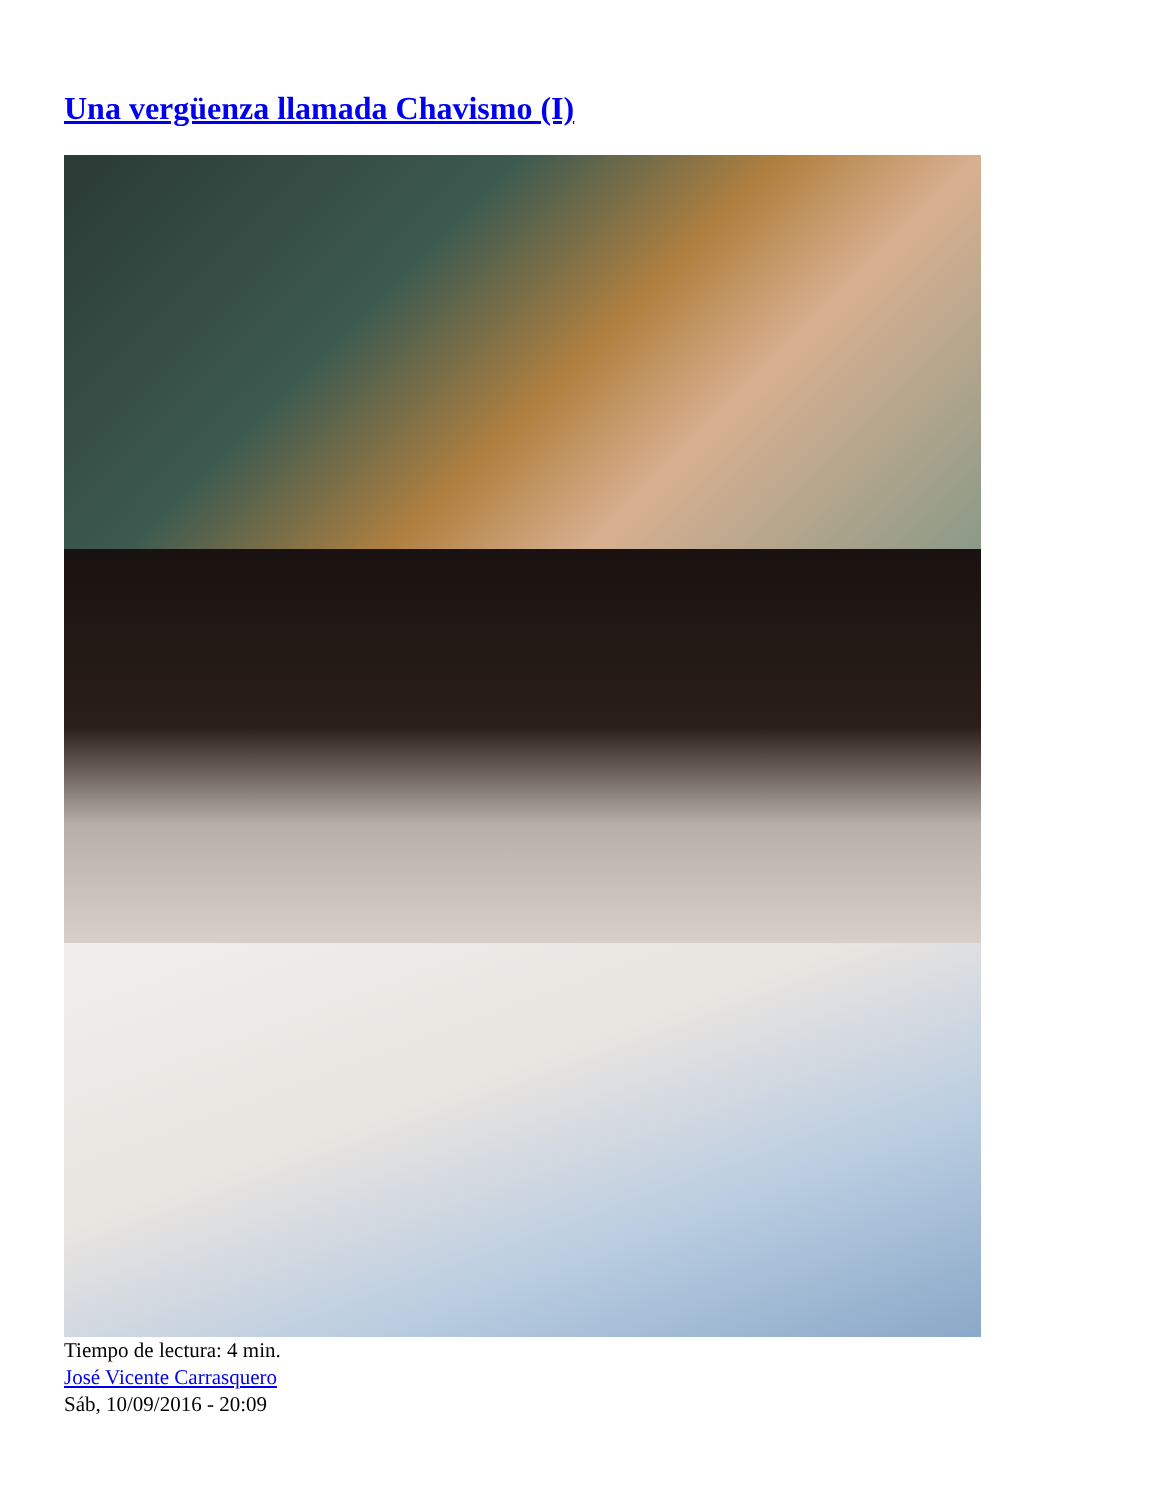Una vergüenza llamada Chavismo (I)
Tiempo de lectura: 4 min.
José Vicente Carrasquero
Sáb, 10/09/2016 - 20:09